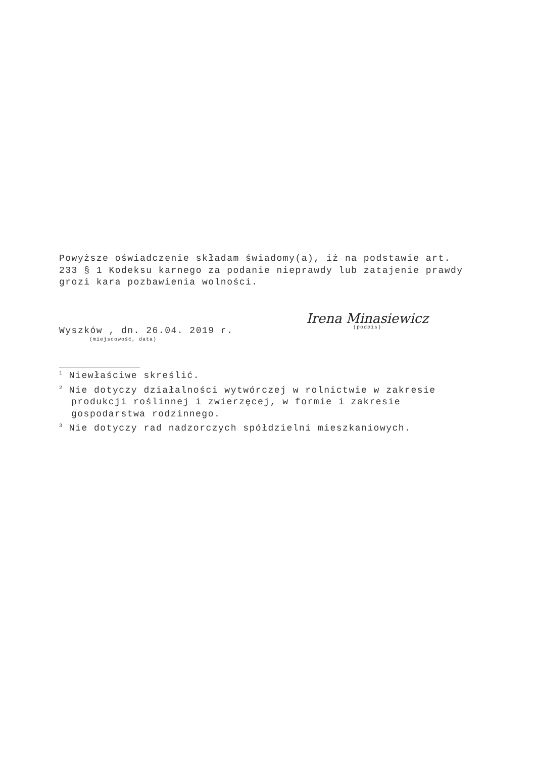Powyższe oświadczenie składam świadomy(a), iż na podstawie art. 233 § 1 Kodeksu karnego za podanie nieprawdy lub zatajenie prawdy grozi kara pozbawienia wolności.
Wyszków , dn. 26.04. 2019 r.
(miejscowość, data)
Irena Minasiewicz
(podpis)
<sup>1</sup> Niewłaściwe skreślić.
<sup>2</sup> Nie dotyczy działalności wytwórczej w rolnictwie w zakresie
produkcji roślinnej i zwierzęcej, w formie i zakresie gospodarstwa rodzinnego.
<sup>3</sup> Nie dotyczy rad nadzorczych spółdzielni mieszkaniowych.